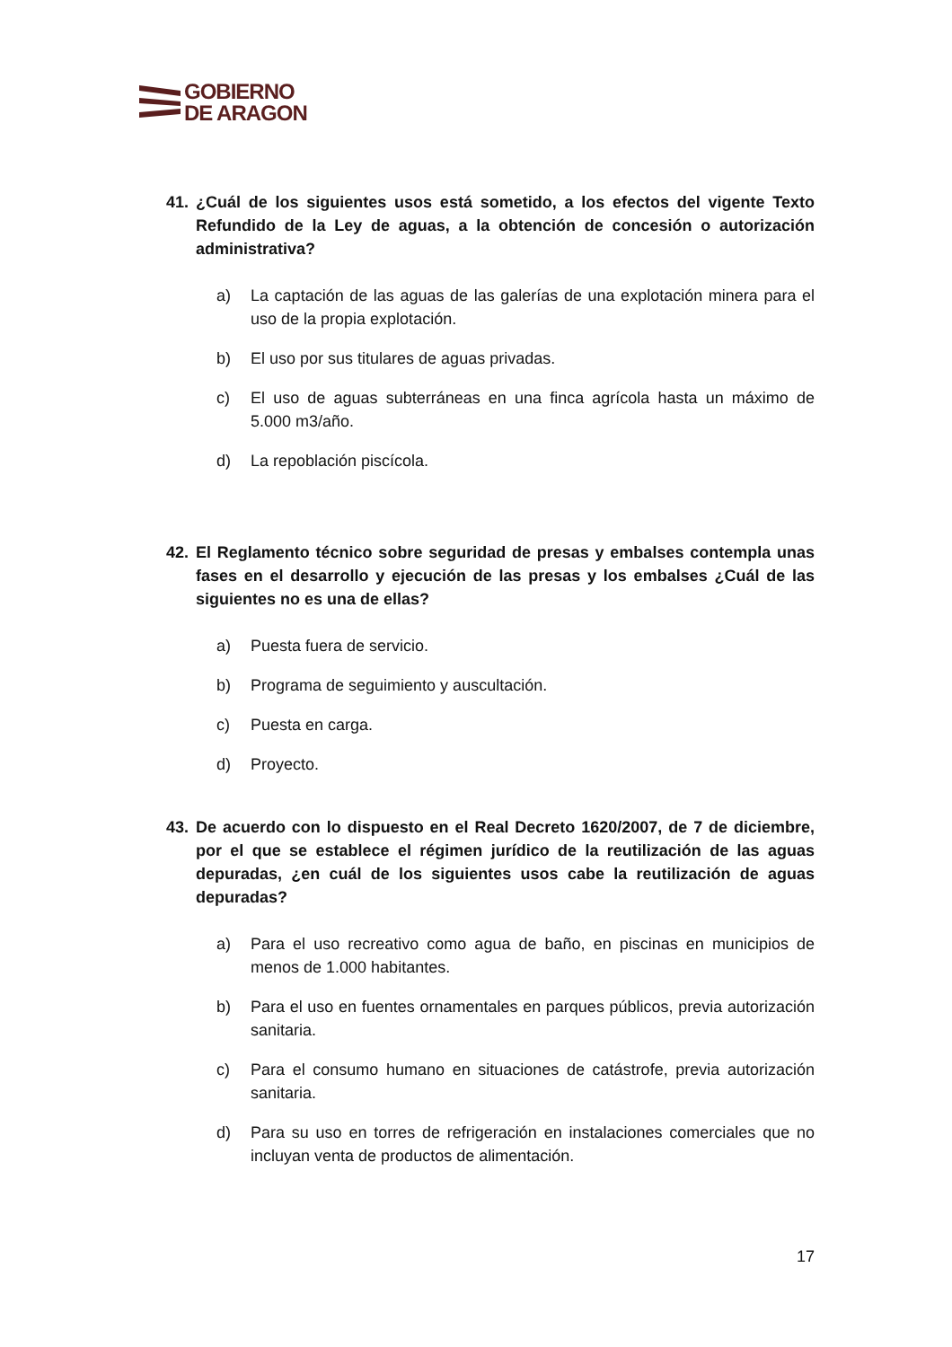GOBIERNO
DE ARAGON
41. ¿Cuál de los siguientes usos está sometido, a los efectos del vigente Texto Refundido de la Ley de aguas, a la obtención de concesión o autorización administrativa?
a) La captación de las aguas de las galerías de una explotación minera para el uso de la propia explotación.
b) El uso por sus titulares de aguas privadas.
c) El uso de aguas subterráneas en una finca agrícola hasta un máximo de 5.000 m3/año.
d) La repoblación piscícola.
42. El Reglamento técnico sobre seguridad de presas y embalses contempla unas fases en el desarrollo y ejecución de las presas y los embalses ¿Cuál de las siguientes no es una de ellas?
a) Puesta fuera de servicio.
b) Programa de seguimiento y auscultación.
c) Puesta en carga.
d) Proyecto.
43. De acuerdo con lo dispuesto en el Real Decreto 1620/2007, de 7 de diciembre, por el que se establece el régimen jurídico de la reutilización de las aguas depuradas, ¿en cuál de los siguientes usos cabe la reutilización de aguas depuradas?
a) Para el uso recreativo como agua de baño, en piscinas en municipios de menos de 1.000 habitantes.
b) Para el uso en fuentes ornamentales en parques públicos, previa autorización sanitaria.
c) Para el consumo humano en situaciones de catástrofe, previa autorización sanitaria.
d) Para su uso en torres de refrigeración en instalaciones comerciales que no incluyan venta de productos de alimentación.
17